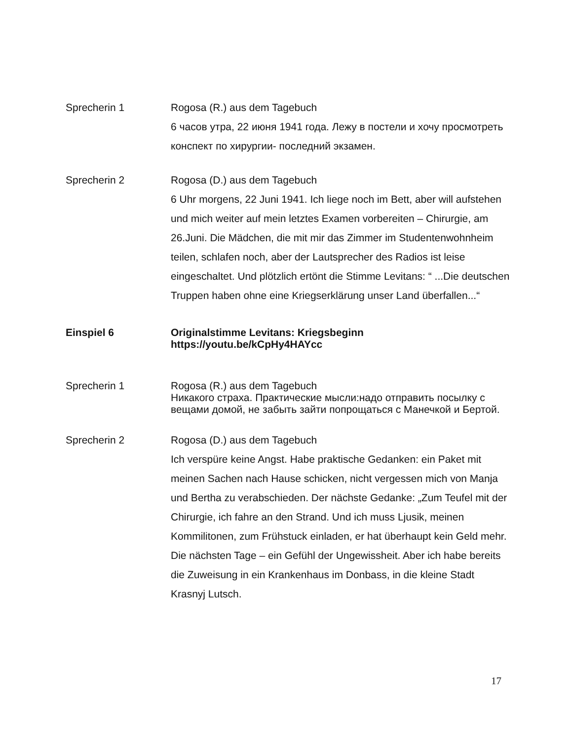Sprecherin 1 Rogosa (R.) aus dem Tagebuch
6 часов утра, 22 июня 1941 года. Лежу в постели и хочу просмотреть конспект по хирургии- последний экзамен.
Sprecherin 2 Rogosa (D.) aus dem Tagebuch
6 Uhr morgens, 22 Juni 1941. Ich liege noch im Bett, aber will aufstehen und mich weiter auf mein letztes Examen vorbereiten – Chirurgie, am 26.Juni. Die Mädchen, die mit mir das Zimmer im Studentenwohnheim teilen, schlafen noch, aber der Lautsprecher des Radios ist leise eingeschaltet. Und plötzlich ertönt die Stimme Levitans: “ ...Die deutschen Truppen haben ohne eine Kriegserklärung unser Land überfallen...“
Einspiel 6 Originalstimme Levitans: Kriegsbeginn
https://youtu.be/kCpHy4HAYcc
Sprecherin 1 Rogosa (R.) aus dem Tagebuch
Никакого страха. Практические мысли:надо отправить посылку с вещами домой, не забыть зайти попрощаться с Манечкой и Бертой.
Sprecherin 2 Rogosa (D.) aus dem Tagebuch
Ich verspüre keine Angst. Habe praktische Gedanken: ein Paket mit meinen Sachen nach Hause schicken, nicht vergessen mich von Manja und Bertha zu verabschieden. Der nächste Gedanke: „Zum Teufel mit der Chirurgie, ich fahre an den Strand. Und ich muss Ljusik, meinen Kommilitonen, zum Frühstuck einladen, er hat überhaupt kein Geld mehr. Die nächsten Tage – ein Gefühl der Ungewissheit. Aber ich habe bereits die Zuweisung in ein Krankenhaus im Donbass, in die kleine Stadt Krasnyj Lutsch.
17